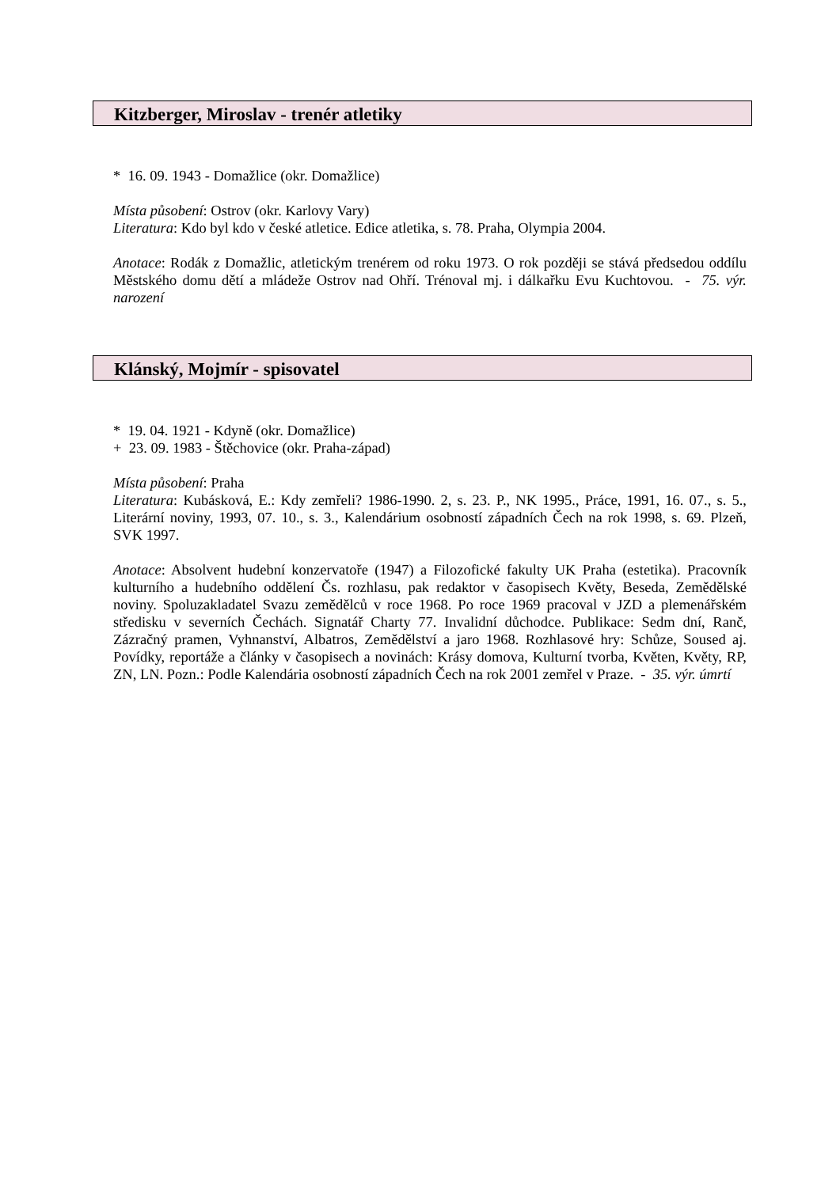Kitzberger, Miroslav - trenér atletiky
* 16. 09. 1943 - Domažlice (okr. Domažlice)
Místa působení: Ostrov (okr. Karlovy Vary)
Literatura: Kdo byl kdo v české atletice. Edice atletika, s. 78. Praha, Olympia 2004.
Anotace: Rodák z Domažlic, atletickým trenérem od roku 1973. O rok později se stává předsedou oddílu Městského domu dětí a mládeže Ostrov nad Ohří. Trénoval mj. i dálkařku Evu Kuchtovou. - 75. výr. narození
Klánský, Mojmír - spisovatel
* 19. 04. 1921 - Kdyně (okr. Domažlice)
+ 23. 09. 1983 - Štěchovice (okr. Praha-západ)
Místa působení: Praha
Literatura: Kubásková, E.: Kdy zemřeli? 1986-1990. 2, s. 23. P., NK 1995., Práce, 1991, 16. 07., s. 5., Literární noviny, 1993, 07. 10., s. 3., Kalendárium osobností západních Čech na rok 1998, s. 69. Plzeň, SVK 1997.
Anotace: Absolvent hudební konzervatoře (1947) a Filozofické fakulty UK Praha (estetika). Pracovník kulturního a hudebního oddělení Čs. rozhlasu, pak redaktor v časopisech Květy, Beseda, Zemědělské noviny. Spoluzakladatel Svazu zemědělců v roce 1968. Po roce 1969 pracoval v JZD a plemenářském středisku v severních Čechách. Signatář Charty 77. Invalidní důchodce. Publikace: Sedm dní, Ranč, Zázračný pramen, Vyhnanství, Albatros, Zemědělství a jaro 1968. Rozhlasové hry: Schůze, Soused aj. Povídky, reportáže a články v časopisech a novinách: Krásy domova, Kulturní tvorba, Květen, Květy, RP, ZN, LN. Pozn.: Podle Kalendária osobností západních Čech na rok 2001 zemřel v Praze. - 35. výr. úmrtí